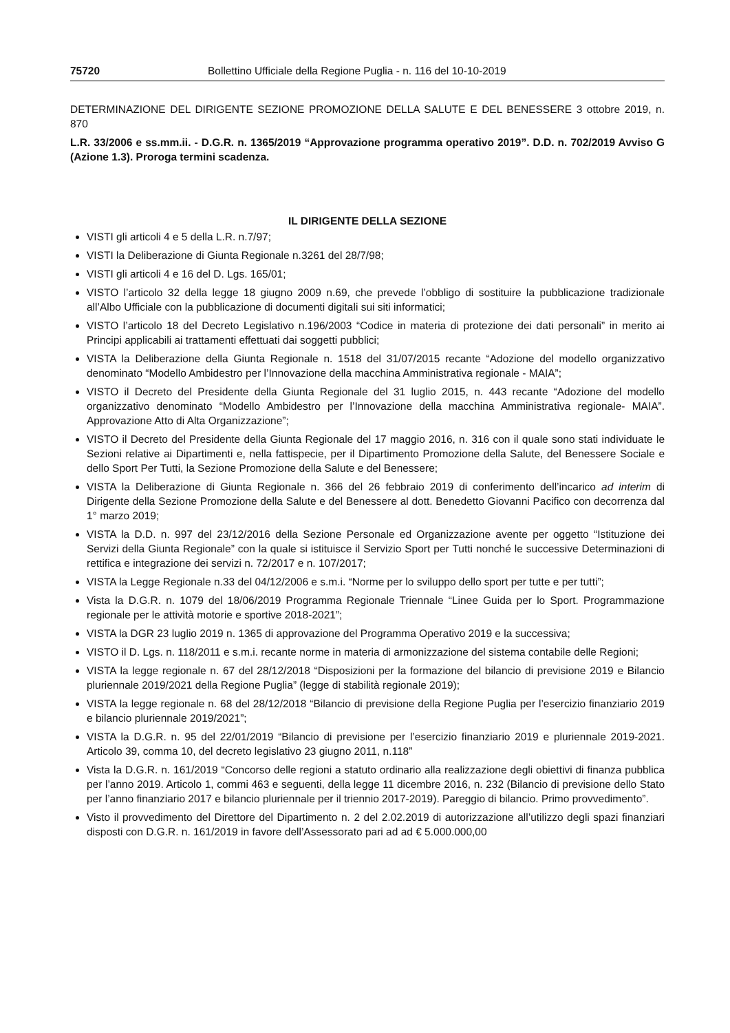75720 Bollettino Ufficiale della Regione Puglia - n. 116 del 10-10-2019
DETERMINAZIONE DEL DIRIGENTE SEZIONE PROMOZIONE DELLA SALUTE E DEL BENESSERE 3 ottobre 2019, n. 870
L.R. 33/2006 e ss.mm.ii. - D.G.R. n. 1365/2019 “Approvazione programma operativo 2019”. D.D. n. 702/2019 Avviso G (Azione 1.3). Proroga termini scadenza.
IL DIRIGENTE DELLA SEZIONE
VISTI gli articoli 4 e 5 della L.R. n.7/97;
VISTI la Deliberazione di Giunta Regionale n.3261 del 28/7/98;
VISTI gli articoli 4 e 16 del D. Lgs. 165/01;
VISTO l’articolo 32 della legge 18 giugno 2009 n.69, che prevede l’obbligo di sostituire la pubblicazione tradizionale all’Albo Ufficiale con la pubblicazione di documenti digitali sui siti informatici;
VISTO l’articolo 18 del Decreto Legislativo n.196/2003 “Codice in materia di protezione dei dati personali” in merito ai Principi applicabili ai trattamenti effettuati dai soggetti pubblici;
VISTA la Deliberazione della Giunta Regionale n. 1518 del 31/07/2015 recante “Adozione del modello organizzativo denominato “Modello Ambidestro per l’Innovazione della macchina Amministrativa regionale - MAIA”;
VISTO il Decreto del Presidente della Giunta Regionale del 31 luglio 2015, n. 443 recante “Adozione del modello organizzativo denominato “Modello Ambidestro per l’Innovazione della macchina Amministrativa regionale- MAIA”. Approvazione Atto di Alta Organizzazione”;
VISTO il Decreto del Presidente della Giunta Regionale del 17 maggio 2016, n. 316 con il quale sono stati individuate le Sezioni relative ai Dipartimenti e, nella fattispecie, per il Dipartimento Promozione della Salute, del Benessere Sociale e dello Sport Per Tutti, la Sezione Promozione della Salute e del Benessere;
VISTA la Deliberazione di Giunta Regionale n. 366 del 26 febbraio 2019 di conferimento dell’incarico ad interim di Dirigente della Sezione Promozione della Salute e del Benessere al dott. Benedetto Giovanni Pacifico con decorrenza dal 1° marzo 2019;
VISTA la D.D. n. 997 del 23/12/2016 della Sezione Personale ed Organizzazione avente per oggetto “Istituzione dei Servizi della Giunta Regionale” con la quale si istituisce il Servizio Sport per Tutti nonché le successive Determinazioni di rettifica e integrazione dei servizi n. 72/2017 e n. 107/2017;
VISTA la Legge Regionale n.33 del 04/12/2006 e s.m.i. “Norme per lo sviluppo dello sport per tutte e per tutti”;
Vista la D.G.R. n. 1079 del 18/06/2019 Programma Regionale Triennale “Linee Guida per lo Sport. Programmazione regionale per le attività motorie e sportive 2018-2021”;
VISTA la DGR 23 luglio 2019 n. 1365 di approvazione del Programma Operativo 2019 e la successiva;
VISTO il D. Lgs. n. 118/2011 e s.m.i. recante norme in materia di armonizzazione del sistema contabile delle Regioni;
VISTA la legge regionale n. 67 del 28/12/2018 “Disposizioni per la formazione del bilancio di previsione 2019 e Bilancio pluriennale 2019/2021 della Regione Puglia” (legge di stabilità regionale 2019);
VISTA la legge regionale n. 68 del 28/12/2018 “Bilancio di previsione della Regione Puglia per l’esercizio finanziario 2019 e bilancio pluriennale 2019/2021”;
VISTA la D.G.R. n. 95 del 22/01/2019 “Bilancio di previsione per l’esercizio finanziario 2019 e pluriennale 2019-2021. Articolo 39, comma 10, del decreto legislativo 23 giugno 2011, n.118”
Vista la D.G.R. n. 161/2019 “Concorso delle regioni a statuto ordinario alla realizzazione degli obiettivi di finanza pubblica per l’anno 2019. Articolo 1, commi 463 e seguenti, della legge 11 dicembre 2016, n. 232 (Bilancio di previsione dello Stato per l’anno finanziario 2017 e bilancio pluriennale per il triennio 2017-2019). Pareggio di bilancio. Primo provvedimento”.
Visto il provvedimento del Direttore del Dipartimento n. 2 del 2.02.2019 di autorizzazione all’utilizzo degli spazi finanziari disposti con D.G.R. n. 161/2019 in favore dell’Assessorato pari ad ad € 5.000.000,00